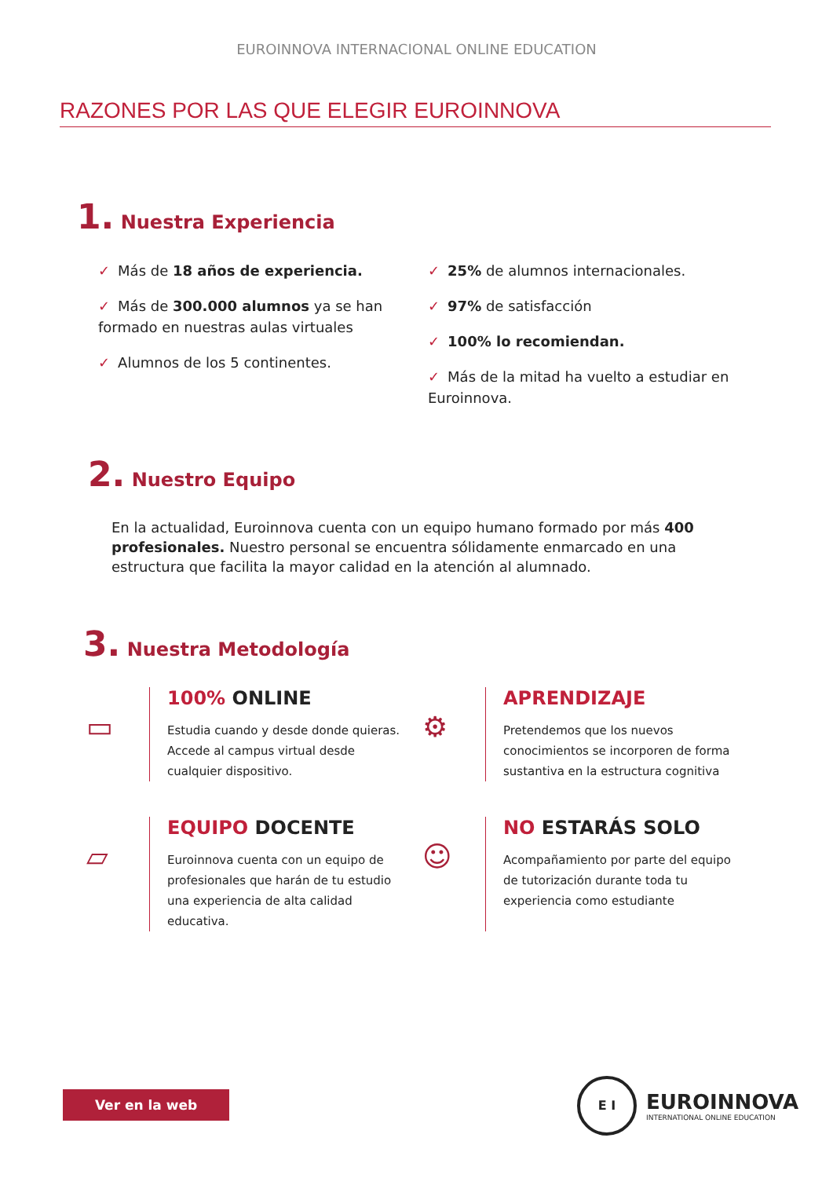EUROINNOVA INTERNACIONAL ONLINE EDUCATION
RAZONES POR LAS QUE ELEGIR EUROINNOVA
1. Nuestra Experiencia
✓ Más de 18 años de experiencia.
✓ Más de 300.000 alumnos ya se han formado en nuestras aulas virtuales
✓ Alumnos de los 5 continentes.
✓ 25% de alumnos internacionales.
✓ 97% de satisfacción
✓ 100% lo recomiendan.
✓ Más de la mitad ha vuelto a estudiar en Euroinnova.
2. Nuestro Equipo
En la actualidad, Euroinnova cuenta con un equipo humano formado por más 400 profesionales. Nuestro personal se encuentra sólidamente enmarcado en una estructura que facilita la mayor calidad en la atención al alumnado.
3. Nuestra Metodología
▭
100% ONLINE
Estudia cuando y desde donde quieras. Accede al campus virtual desde cualquier dispositivo.
⚙
APRENDIZAJE
Pretendemos que los nuevos conocimientos se incorporen de forma sustantiva en la estructura cognitiva
▱
EQUIPO DOCENTE
Euroinnova cuenta con un equipo de profesionales que harán de tu estudio una experiencia de alta calidad educativa.
☺
NO ESTARÁS SOLO
Acompañamiento por parte del equipo de tutorización durante toda tu experiencia como estudiante
Ver en la web
E I
EUROINNOVA
INTERNATIONAL ONLINE EDUCATION